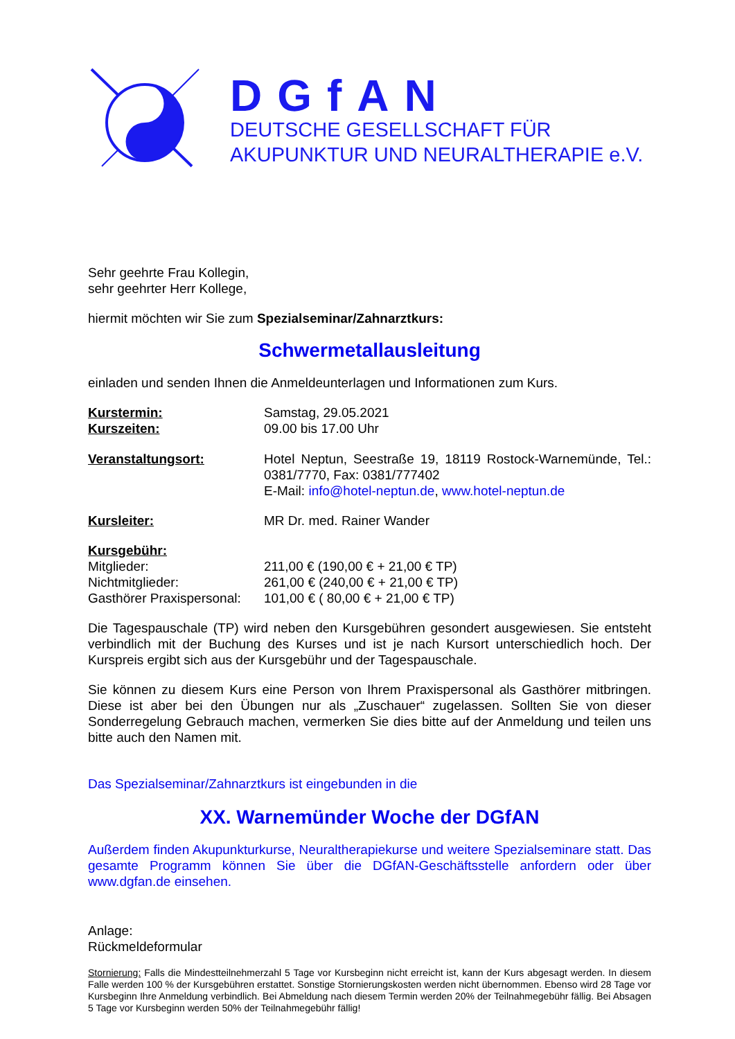DGfAN
DEUTSCHE GESELLSCHAFT FÜR
AKUPUNKTUR UND NEURALTHERAPIE e.V.
Sehr geehrte Frau Kollegin,
sehr geehrter Herr Kollege,
hiermit möchten wir Sie zum Spezialseminar/Zahnarztkurs:
Schwermetallausleitung
einladen und senden Ihnen die Anmeldeunterlagen und Informationen zum Kurs.
Kurstermin:
Kurszeiten:
Samstag, 29.05.2021
09.00 bis 17.00 Uhr
Veranstaltungsort: Hotel Neptun, Seestraße 19, 18119 Rostock-Warnemünde, Tel.: 0381/7770, Fax: 0381/777402
E-Mail: info@hotel-neptun.de, www.hotel-neptun.de
Kursleiter: MR Dr. med. Rainer Wander
Kursgebühr:
Mitglieder:
Nichtmitglieder:
Gasthörer Praxispersonal:
211,00 € (190,00 € + 21,00 € TP)
261,00 € (240,00 € + 21,00 € TP)
101,00 € ( 80,00 € + 21,00 € TP)
Die Tagespauschale (TP) wird neben den Kursgebühren gesondert ausgewiesen. Sie entsteht verbindlich mit der Buchung des Kurses und ist je nach Kursort unterschiedlich hoch. Der Kurspreis ergibt sich aus der Kursgebühr und der Tagespauschale.
Sie können zu diesem Kurs eine Person von Ihrem Praxispersonal als Gasthörer mitbringen. Diese ist aber bei den Übungen nur als „Zuschauer“ zugelassen. Sollten Sie von dieser Sonderregelung Gebrauch machen, vermerken Sie dies bitte auf der Anmeldung und teilen uns bitte auch den Namen mit.
Das Spezialseminar/Zahnarztkurs ist eingebunden in die
XX. Warnemünder Woche der DGfAN
Außerdem finden Akupunkturkurse, Neuraltherapiekurse und weitere Spezialseminare statt. Das gesamte Programm können Sie über die DGfAN-Geschäftsstelle anfordern oder über www.dgfan.de einsehen.
Anlage:
Rückmeldeformular
Stornierung: Falls die Mindestteilnehmerzahl 5 Tage vor Kursbeginn nicht erreicht ist, kann der Kurs abgesagt werden. In diesem Falle werden 100 % der Kursgebühren erstattet. Sonstige Stornierungskosten werden nicht übernommen. Ebenso wird 28 Tage vor Kursbeginn Ihre Anmeldung verbindlich. Bei Abmeldung nach diesem Termin werden 20% der Teilnahmegebühr fällig. Bei Absagen 5 Tage vor Kursbeginn werden 50% der Teilnahmegebühr fällig!